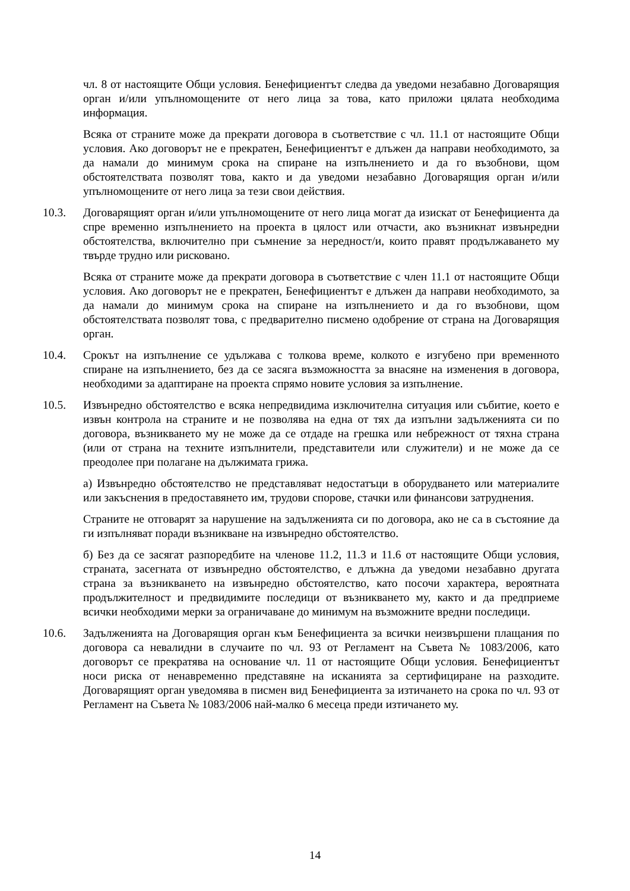чл. 8 от настоящите Общи условия. Бенефициентът следва да уведоми незабавно Договарящия орган и/или упълномощените от него лица за това, като приложи цялата необходима информация.
Всяка от страните може да прекрати договора в съответствие с чл. 11.1 от настоящите Общи условия. Ако договорът не е прекратен, Бенефициентът е длъжен да направи необходимото, за да намали до минимум срока на спиране на изпълнението и да го възобнови, щом обстоятелствата позволят това, както и да уведоми незабавно Договарящия орган и/или упълномощените от него лица за тези свои действия.
10.3. Договарящият орган и/или упълномощените от него лица могат да изискат от Бенефициента да спре временно изпълнението на проекта в цялост или отчасти, ако възникнат извънредни обстоятелства, включително при съмнение за нередност/и, които правят продължаването му твърде трудно или рисковано.
Всяка от страните може да прекрати договора в съответствие с член 11.1 от настоящите Общи условия. Ако договорът не е прекратен, Бенефициентът е длъжен да направи необходимото, за да намали до минимум срока на спиране на изпълнението и да го възобнови, щом обстоятелствата позволят това, с предварително писмено одобрение от страна на Договарящия орган.
10.4. Срокът на изпълнение се удължава с толкова време, колкото е изгубено при временното спиране на изпълнението, без да се засяга възможността за внасяне на изменения в договора, необходими за адаптиране на проекта спрямо новите условия за изпълнение.
10.5. Извънредно обстоятелство е всяка непредвидима изключителна ситуация или събитие, което е извън контрола на страните и не позволява на една от тях да изпълни задълженията си по договора, възникването му не може да се отдаде на грешка или небрежност от тяхна страна (или от страна на техните изпълнители, представители или служители) и не може да се преодолее при полагане на дължимата грижа.
а) Извънредно обстоятелство не представляват недостатъци в оборудването или материалите или закъснения в предоставянето им, трудови спорове, стачки или финансови затруднения.
Страните не отговарят за нарушение на задълженията си по договора, ако не са в състояние да ги изпълняват поради възникване на извънредно обстоятелство.
б) Без да се засягат разпоредбите на членове 11.2, 11.3 и 11.6 от настоящите Общи условия, страната, засегната от извънредно обстоятелство, е длъжна да уведоми незабавно другата страна за възникването на извънредно обстоятелство, като посочи характера, вероятната продължителност и предвидимите последици от възникването му, както и да предприеме всички необходими мерки за ограничаване до минимум на възможните вредни последици.
10.6. Задълженията на Договарящия орган към Бенефициента за всички неизвършени плащания по договора са невалидни в случаите по чл. 93 от Регламент на Съвета № 1083/2006, като договорът се прекратява на основание чл. 11 от настоящите Общи условия. Бенефициентът носи риска от ненавременно представяне на исканията за сертифициране на разходите. Договарящият орган уведомява в писмен вид Бенефициента за изтичането на срока по чл. 93 от Регламент на Съвета № 1083/2006 най-малко 6 месеца преди изтичането му.
14